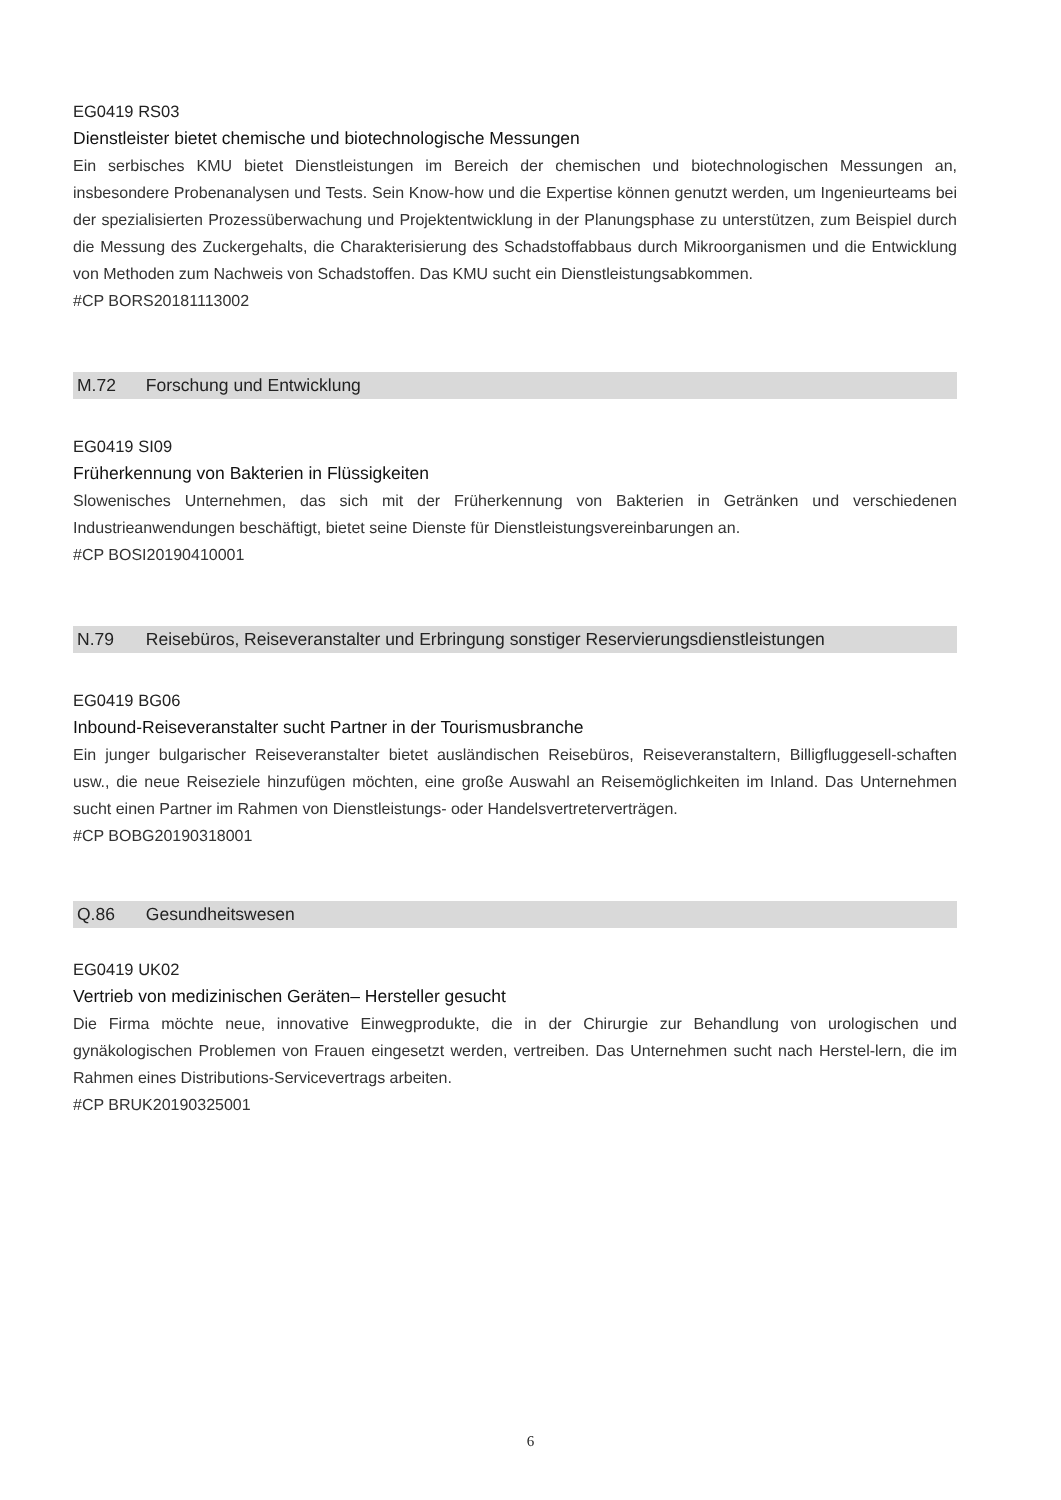EG0419 RS03
Dienstleister bietet chemische und biotechnologische Messungen
Ein serbisches KMU bietet Dienstleistungen im Bereich der chemischen und biotechnologischen Messungen an, insbesondere Probenanalysen und Tests. Sein Know-how und die Expertise können genutzt werden, um Ingenieurteams bei der spezialisierten Prozessüberwachung und Projektentwicklung in der Planungsphase zu unterstützen, zum Beispiel durch die Messung des Zuckergehalts, die Charakterisierung des Schadstoffabbaus durch Mikroorganismen und die Entwicklung von Methoden zum Nachweis von Schadstoffen. Das KMU sucht ein Dienstleistungsabkommen.
#CP BORS20181113002
M.72 Forschung und Entwicklung
EG0419 SI09
Früherkennung von Bakterien in Flüssigkeiten
Slowenisches Unternehmen, das sich mit der Früherkennung von Bakterien in Getränken und verschiedenen Industrieanwendungen beschäftigt, bietet seine Dienste für Dienstleistungsvereinbarungen an.
#CP BOSI20190410001
N.79 Reisebüros, Reiseveranstalter und Erbringung sonstiger Reservierungsdienstleistungen
EG0419 BG06
Inbound-Reiseveranstalter sucht Partner in der Tourismusbranche
Ein junger bulgarischer Reiseveranstalter bietet ausländischen Reisebüros, Reiseveranstaltern, Billigfluggesell-schaften usw., die neue Reiseziele hinzufügen möchten, eine große Auswahl an Reisemöglichkeiten im Inland. Das Unternehmen sucht einen Partner im Rahmen von Dienstleistungs- oder Handelsvertreterverträgen.
#CP BOBG20190318001
Q.86 Gesundheitswesen
EG0419 UK02
Vertrieb von medizinischen Geräten– Hersteller gesucht
Die Firma möchte neue, innovative Einwegprodukte, die in der Chirurgie zur Behandlung von urologischen und gynäkologischen Problemen von Frauen eingesetzt werden, vertreiben. Das Unternehmen sucht nach Herstel-lern, die im Rahmen eines Distributions-Servicevertrags arbeiten.
#CP BRUK20190325001
6